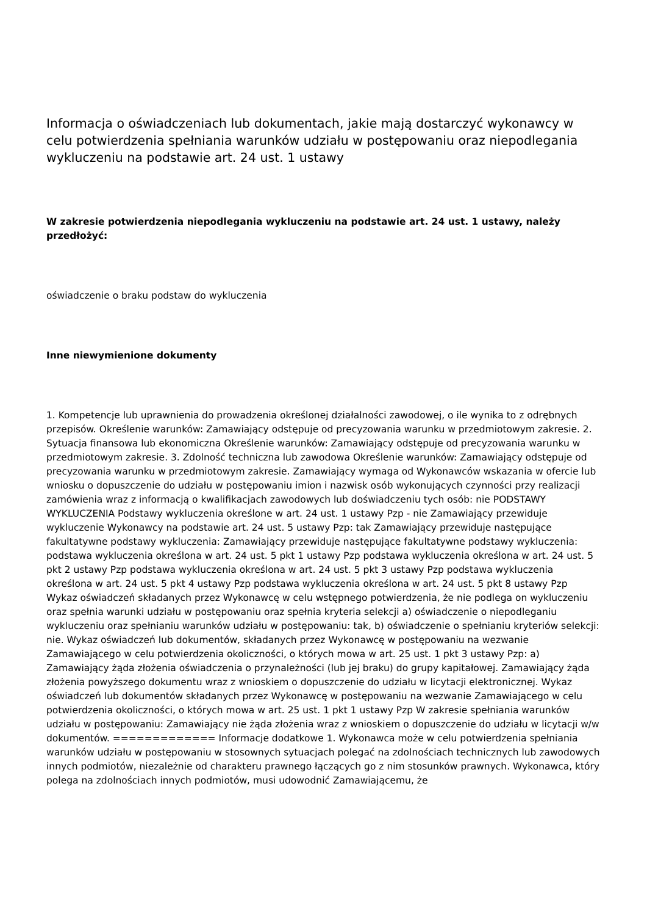Informacja o oświadczeniach lub dokumentach, jakie mają dostarczyć wykonawcy w celu potwierdzenia spełniania warunków udziału w postępowaniu oraz niepodlegania wykluczeniu na podstawie art. 24 ust. 1 ustawy
W zakresie potwierdzenia niepodlegania wykluczeniu na podstawie art. 24 ust. 1 ustawy, należy przedłożyć:
oświadczenie o braku podstaw do wykluczenia
Inne niewymienione dokumenty
1. Kompetencje lub uprawnienia do prowadzenia określonej działalności zawodowej, o ile wynika to z odrębnych przepisów. Określenie warunków: Zamawiający odstępuje od precyzowania warunku w przedmiotowym zakresie. 2. Sytuacja finansowa lub ekonomiczna Określenie warunków: Zamawiający odstępuje od precyzowania warunku w przedmiotowym zakresie. 3. Zdolność techniczna lub zawodowa Określenie warunków: Zamawiający odstępuje od precyzowania warunku w przedmiotowym zakresie. Zamawiający wymaga od Wykonawców wskazania w ofercie lub wniosku o dopuszczenie do udziału w postępowaniu imion i nazwisk osób wykonujących czynności przy realizacji zamówienia wraz z informacją o kwalifikacjach zawodowych lub doświadczeniu tych osób: nie PODSTAWY WYKLUCZENIA Podstawy wykluczenia określone w art. 24 ust. 1 ustawy Pzp - nie Zamawiający przewiduje wykluczenie Wykonawcy na podstawie art. 24 ust. 5 ustawy Pzp: tak Zamawiający przewiduje następujące fakultatywne podstawy wykluczenia: Zamawiający przewiduje następujące fakultatywne podstawy wykluczenia: podstawa wykluczenia określona w art. 24 ust. 5 pkt 1 ustawy Pzp podstawa wykluczenia określona w art. 24 ust. 5 pkt 2 ustawy Pzp podstawa wykluczenia określona w art. 24 ust. 5 pkt 3 ustawy Pzp podstawa wykluczenia określona w art. 24 ust. 5 pkt 4 ustawy Pzp podstawa wykluczenia określona w art. 24 ust. 5 pkt 8 ustawy Pzp Wykaz oświadczeń składanych przez Wykonawcę w celu wstępnego potwierdzenia, że nie podlega on wykluczeniu oraz spełnia warunki udziału w postępowaniu oraz spełnia kryteria selekcji a) oświadczenie o niepodleganiu wykluczeniu oraz spełnianiu warunków udziału w postępowaniu: tak, b) oświadczenie o spełnianiu kryteriów selekcji: nie. Wykaz oświadczeń lub dokumentów, składanych przez Wykonawcę w postępowaniu na wezwanie Zamawiającego w celu potwierdzenia okoliczności, o których mowa w art. 25 ust. 1 pkt 3 ustawy Pzp: a) Zamawiający żąda złożenia oświadczenia o przynależności (lub jej braku) do grupy kapitałowej. Zamawiający żąda złożenia powyższego dokumentu wraz z wnioskiem o dopuszczenie do udziału w licytacji elektronicznej. Wykaz oświadczeń lub dokumentów składanych przez Wykonawcę w postępowaniu na wezwanie Zamawiającego w celu potwierdzenia okoliczności, o których mowa w art. 25 ust. 1 pkt 1 ustawy Pzp W zakresie spełniania warunków udziału w postępowaniu: Zamawiający nie żąda złożenia wraz z wnioskiem o dopuszczenie do udziału w licytacji w/w dokumentów. ============= Informacje dodatkowe 1. Wykonawca może w celu potwierdzenia spełniania warunków udziału w postępowaniu w stosownych sytuacjach polegać na zdolnościach technicznych lub zawodowych innych podmiotów, niezależnie od charakteru prawnego łączących go z nim stosunków prawnych. Wykonawca, który polega na zdolnościach innych podmiotów, musi udowodnić Zamawiającemu, że